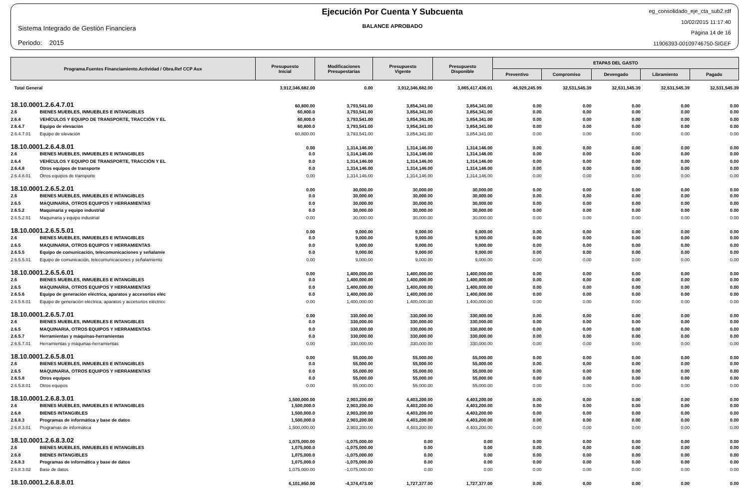Sistema Integrado de Gestión Financiera
Periodo: 2015
Ejecución Por Cuenta Y Subcuenta
BALANCE APROBADO
eg_consolidado_eje_cta_sub2.rdf
10/02/2015 11:17:40
Página 14 de 16
11906393-00109746750-SIGEF
| Programa.Fuentes Financiamiento.Actividad / Obra.Ref CCP Aux | | Presupuesto Inicial | Modificaciones Presupestarias | Presupuesto Vigente | Presupuesto Disponible | ETAPAS DEL GASTO | | | | |
| --- | --- | --- | --- | --- | --- | --- | --- | --- | --- | --- |
| | | | | | | Preventivo | Compromiso | Devengado | Libramiento | Pagado |
| Total General | | 3,912,346,682.00 | 0.00 | 3,912,346,682.00 | 3,865,417,436.01 | 46,929,245.99 | 32,531,545.39 | 32,531,545.39 | 32,531,545.39 | 32,531,545.39 |
| 18.10.0001.2.6.4.7.01 | | 60,800.00 | 3,793,541.00 | 3,854,341.00 | 3,854,341.00 | 0.00 | 0.00 | 0.00 | 0.00 | 0.00 |
| 2.6 | BIENES MUEBLES, INMUEBLES E INTANGIBLES | 60,800.0 | 3,793,541.00 | 3,854,341.00 | 3,854,341.00 | 0.00 | 0.00 | 0.00 | 0.00 | 0.00 |
| 2.6.4 | VEHÍCULOS Y EQUIPO DE TRANSPORTE, TRACCIÓN Y EL | 60,800.0 | 3,793,541.00 | 3,854,341.00 | 3,854,341.00 | 0.00 | 0.00 | 0.00 | 0.00 | 0.00 |
| 2.6.4.7 | Equipo de elevación | 60,800.0 | 3,793,541.00 | 3,854,341.00 | 3,854,341.00 | 0.00 | 0.00 | 0.00 | 0.00 | 0.00 |
| 2.6.4.7.01 | Equipo de elevación | 60,800.00 | 3,793,541.00 | 3,854,341.00 | 3,854,341.00 | 0.00 | 0.00 | 0.00 | 0.00 | 0.00 |
| 18.10.0001.2.6.4.8.01 | | 0.00 | 1,314,146.00 | 1,314,146.00 | 1,314,146.00 | 0.00 | 0.00 | 0.00 | 0.00 | 0.00 |
| 2.6 | BIENES MUEBLES, INMUEBLES E INTANGIBLES | 0.0 | 1,314,146.00 | 1,314,146.00 | 1,314,146.00 | 0.00 | 0.00 | 0.00 | 0.00 | 0.00 |
| 2.6.4 | VEHÍCULOS Y EQUIPO DE TRANSPORTE, TRACCIÓN Y EL | 0.0 | 1,314,146.00 | 1,314,146.00 | 1,314,146.00 | 0.00 | 0.00 | 0.00 | 0.00 | 0.00 |
| 2.6.4.8 | Otros equipos de transporte | 0.0 | 1,314,146.00 | 1,314,146.00 | 1,314,146.00 | 0.00 | 0.00 | 0.00 | 0.00 | 0.00 |
| 2.6.4.8.01 | Otros equipos de transporte | 0.00 | 1,314,146.00 | 1,314,146.00 | 1,314,146.00 | 0.00 | 0.00 | 0.00 | 0.00 | 0.00 |
| 18.10.0001.2.6.5.2.01 | | 0.00 | 30,000.00 | 30,000.00 | 30,000.00 | 0.00 | 0.00 | 0.00 | 0.00 | 0.00 |
| 2.6 | BIENES MUEBLES, INMUEBLES E INTANGIBLES | 0.0 | 30,000.00 | 30,000.00 | 30,000.00 | 0.00 | 0.00 | 0.00 | 0.00 | 0.00 |
| 2.6.5 | MAQUINARIA, OTROS EQUIPOS Y HERRAMIENTAS | 0.0 | 30,000.00 | 30,000.00 | 30,000.00 | 0.00 | 0.00 | 0.00 | 0.00 | 0.00 |
| 2.6.5.2 | Maquinaria y equipo industrial | 0.0 | 30,000.00 | 30,000.00 | 30,000.00 | 0.00 | 0.00 | 0.00 | 0.00 | 0.00 |
| 2.6.5.2.01 | Maquinaria y equipo industrial | 0.00 | 30,000.00 | 30,000.00 | 30,000.00 | 0.00 | 0.00 | 0.00 | 0.00 | 0.00 |
| 18.10.0001.2.6.5.5.01 | | 0.00 | 9,000.00 | 9,000.00 | 9,000.00 | 0.00 | 0.00 | 0.00 | 0.00 | 0.00 |
| 2.6 | BIENES MUEBLES, INMUEBLES E INTANGIBLES | 0.0 | 9,000.00 | 9,000.00 | 9,000.00 | 0.00 | 0.00 | 0.00 | 0.00 | 0.00 |
| 2.6.5 | MAQUINARIA, OTROS EQUIPOS Y HERRAMIENTAS | 0.0 | 9,000.00 | 9,000.00 | 9,000.00 | 0.00 | 0.00 | 0.00 | 0.00 | 0.00 |
| 2.6.5.5 | Equipo de comunicación, telecomunicaciones y señalamie | 0.0 | 9,000.00 | 9,000.00 | 9,000.00 | 0.00 | 0.00 | 0.00 | 0.00 | 0.00 |
| 2.6.5.5.01 | Equipo de comunicación, telecomunicaciones y señalamiento | 0.00 | 9,000.00 | 9,000.00 | 9,000.00 | 0.00 | 0.00 | 0.00 | 0.00 | 0.00 |
| 18.10.0001.2.6.5.6.01 | | 0.00 | 1,400,000.00 | 1,400,000.00 | 1,400,000.00 | 0.00 | 0.00 | 0.00 | 0.00 | 0.00 |
| 2.6 | BIENES MUEBLES, INMUEBLES E INTANGIBLES | 0.0 | 1,400,000.00 | 1,400,000.00 | 1,400,000.00 | 0.00 | 0.00 | 0.00 | 0.00 | 0.00 |
| 2.6.5 | MAQUINARIA, OTROS EQUIPOS Y HERRAMIENTAS | 0.0 | 1,400,000.00 | 1,400,000.00 | 1,400,000.00 | 0.00 | 0.00 | 0.00 | 0.00 | 0.00 |
| 2.6.5.6 | Equipo de generación eléctrica, aparatos y accesorios eléc | 0.0 | 1,400,000.00 | 1,400,000.00 | 1,400,000.00 | 0.00 | 0.00 | 0.00 | 0.00 | 0.00 |
| 2.6.5.6.01 | Equipo de generación eléctrica, aparatos y accesorios eléctricc | 0.00 | 1,400,000.00 | 1,400,000.00 | 1,400,000.00 | 0.00 | 0.00 | 0.00 | 0.00 | 0.00 |
| 18.10.0001.2.6.5.7.01 | | 0.00 | 330,000.00 | 330,000.00 | 330,000.00 | 0.00 | 0.00 | 0.00 | 0.00 | 0.00 |
| 2.6 | BIENES MUEBLES, INMUEBLES E INTANGIBLES | 0.0 | 330,000.00 | 330,000.00 | 330,000.00 | 0.00 | 0.00 | 0.00 | 0.00 | 0.00 |
| 2.6.5 | MAQUINARIA, OTROS EQUIPOS Y HERRAMIENTAS | 0.0 | 330,000.00 | 330,000.00 | 330,000.00 | 0.00 | 0.00 | 0.00 | 0.00 | 0.00 |
| 2.6.5.7 | Herramientas y máquinas-herramientas | 0.0 | 330,000.00 | 330,000.00 | 330,000.00 | 0.00 | 0.00 | 0.00 | 0.00 | 0.00 |
| 2.6.5.7.01 | Herramientas y máquinas-herramientas | 0.00 | 330,000.00 | 330,000.00 | 330,000.00 | 0.00 | 0.00 | 0.00 | 0.00 | 0.00 |
| 18.10.0001.2.6.5.8.01 | | 0.00 | 55,000.00 | 55,000.00 | 55,000.00 | 0.00 | 0.00 | 0.00 | 0.00 | 0.00 |
| 2.6 | BIENES MUEBLES, INMUEBLES E INTANGIBLES | 0.0 | 55,000.00 | 55,000.00 | 55,000.00 | 0.00 | 0.00 | 0.00 | 0.00 | 0.00 |
| 2.6.5 | MAQUINARIA, OTROS EQUIPOS Y HERRAMIENTAS | 0.0 | 55,000.00 | 55,000.00 | 55,000.00 | 0.00 | 0.00 | 0.00 | 0.00 | 0.00 |
| 2.6.5.8 | Otros equipos | 0.0 | 55,000.00 | 55,000.00 | 55,000.00 | 0.00 | 0.00 | 0.00 | 0.00 | 0.00 |
| 2.6.5.8.01 | Otros equipos | 0.00 | 55,000.00 | 55,000.00 | 55,000.00 | 0.00 | 0.00 | 0.00 | 0.00 | 0.00 |
| 18.10.0001.2.6.8.3.01 | | 1,500,000.00 | 2,903,200.00 | 4,403,200.00 | 4,403,200.00 | 0.00 | 0.00 | 0.00 | 0.00 | 0.00 |
| 2.6 | BIENES MUEBLES, INMUEBLES E INTANGIBLES | 1,500,000.0 | 2,903,200.00 | 4,403,200.00 | 4,403,200.00 | 0.00 | 0.00 | 0.00 | 0.00 | 0.00 |
| 2.6.8 | BIENES INTANGIBLES | 1,500,000.0 | 2,903,200.00 | 4,403,200.00 | 4,403,200.00 | 0.00 | 0.00 | 0.00 | 0.00 | 0.00 |
| 2.6.8.3 | Programas de informática y base de datos | 1,500,000.0 | 2,903,200.00 | 4,403,200.00 | 4,403,200.00 | 0.00 | 0.00 | 0.00 | 0.00 | 0.00 |
| 2.6.8.3.01 | Programas de informática | 1,500,000.00 | 2,903,200.00 | 4,403,200.00 | 4,403,200.00 | 0.00 | 0.00 | 0.00 | 0.00 | 0.00 |
| 18.10.0001.2.6.8.3.02 | | 1,075,000.00 | -1,075,000.00 | 0.00 | 0.00 | 0.00 | 0.00 | 0.00 | 0.00 | 0.00 |
| 2.6 | BIENES MUEBLES, INMUEBLES E INTANGIBLES | 1,075,000.0 | -1,075,000.00 | 0.00 | 0.00 | 0.00 | 0.00 | 0.00 | 0.00 | 0.00 |
| 2.6.8 | BIENES INTANGIBLES | 1,075,000.0 | -1,075,000.00 | 0.00 | 0.00 | 0.00 | 0.00 | 0.00 | 0.00 | 0.00 |
| 2.6.8.3 | Programas de informática y base de datos | 1,075,000.0 | -1,075,000.00 | 0.00 | 0.00 | 0.00 | 0.00 | 0.00 | 0.00 | 0.00 |
| 2.6.8.3.02 | Base de datos | 1,075,000.00 | -1,075,000.00 | 0.00 | 0.00 | 0.00 | 0.00 | 0.00 | 0.00 | 0.00 |
| 18.10.0001.2.6.8.8.01 | | 6,101,850.00 | -4,374,473.00 | 1,727,377.00 | 1,727,377.00 | 0.00 | 0.00 | 0.00 | 0.00 | 0.00 |